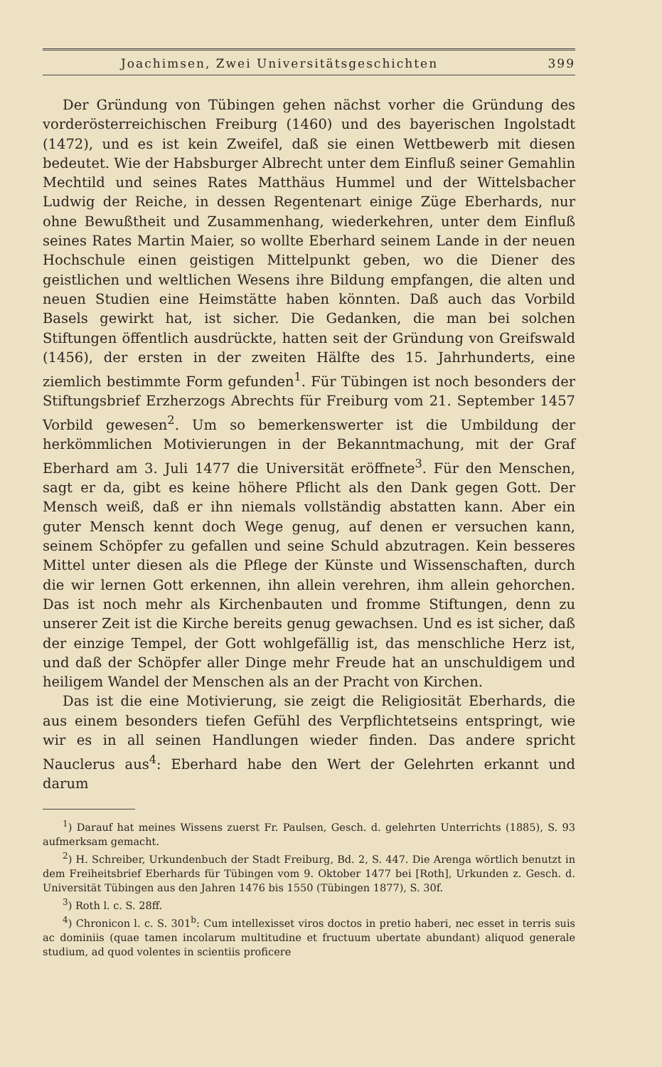Joachimsen, Zwei Universitätsgeschichten 399
Der Gründung von Tübingen gehen nächst vorher die Gründung des vorderösterreichischen Freiburg (1460) und des bayerischen Ingolstadt (1472), und es ist kein Zweifel, daß sie einen Wettbewerb mit diesen bedeutet. Wie der Habsburger Albrecht unter dem Einfluß seiner Gemahlin Mechtild und seines Rates Matthäus Hummel und der Wittelsbacher Ludwig der Reiche, in dessen Regentenart einige Züge Eberhards, nur ohne Bewußtheit und Zusammenhang, wiederkehren, unter dem Einfluß seines Rates Martin Maier, so wollte Eberhard seinem Lande in der neuen Hochschule einen geistigen Mittelpunkt geben, wo die Diener des geistlichen und weltlichen Wesens ihre Bildung empfangen, die alten und neuen Studien eine Heimstätte haben könnten. Daß auch das Vorbild Basels gewirkt hat, ist sicher. Die Gedanken, die man bei solchen Stiftungen öffentlich ausdrückte, hatten seit der Gründung von Greifswald (1456), der ersten in der zweiten Hälfte des 15. Jahrhunderts, eine ziemlich bestimmte Form gefunden<sup>1</sup>. Für Tübingen ist noch besonders der Stiftungsbrief Erzherzogs Abrechts für Freiburg vom 21. September 1457 Vorbild gewesen<sup>2</sup>. Um so bemerkenswerter ist die Umbildung der herkömmlichen Motivierungen in der Bekanntmachung, mit der Graf Eberhard am 3. Juli 1477 die Universität eröffnete<sup>3</sup>. Für den Menschen, sagt er da, gibt es keine höhere Pflicht als den Dank gegen Gott. Der Mensch weiß, daß er ihn niemals vollständig abstatten kann. Aber ein guter Mensch kennt doch Wege genug, auf denen er versuchen kann, seinem Schöpfer zu gefallen und seine Schuld abzutragen. Kein besseres Mittel unter diesen als die Pflege der Künste und Wissenschaften, durch die wir lernen Gott erkennen, ihn allein verehren, ihm allein gehorchen. Das ist noch mehr als Kirchenbauten und fromme Stiftungen, denn zu unserer Zeit ist die Kirche bereits genug gewachsen. Und es ist sicher, daß der einzige Tempel, der Gott wohlgefällig ist, das menschliche Herz ist, und daß der Schöpfer aller Dinge mehr Freude hat an unschuldigem und heiligem Wandel der Menschen als an der Pracht von Kirchen.
Das ist die eine Motivierung, sie zeigt die Religiosität Eberhards, die aus einem besonders tiefen Gefühl des Verpflichtetseins entspringt, wie wir es in all seinen Handlungen wieder finden. Das andere spricht Nauclerus aus<sup>4</sup>: Eberhard habe den Wert der Gelehrten erkannt und darum
<sup>1</sup>) Darauf hat meines Wissens zuerst Fr. Paulsen, Gesch. d. gelehrten Unterrichts (1885), S. 93 aufmerksam gemacht.
<sup>2</sup>) H. Schreiber, Urkundenbuch der Stadt Freiburg, Bd. 2, S. 447. Die Arenga wörtlich benutzt in dem Freiheitsbrief Eberhards für Tübingen vom 9. Oktober 1477 bei [Roth], Urkunden z. Gesch. d. Universität Tübingen aus den Jahren 1476 bis 1550 (Tübingen 1877), S. 30f.
<sup>3</sup>) Roth l. c. S. 28ff.
<sup>4</sup>) Chronicon l. c. S. 301<sup>b</sup>: Cum intellexisset viros doctos in pretio haberi, nec esset in terris suis ac dominiis (quae tamen incolarum multitudine et fructuum ubertate abundant) aliquod generale studium, ad quod volentes in scientiis proficere